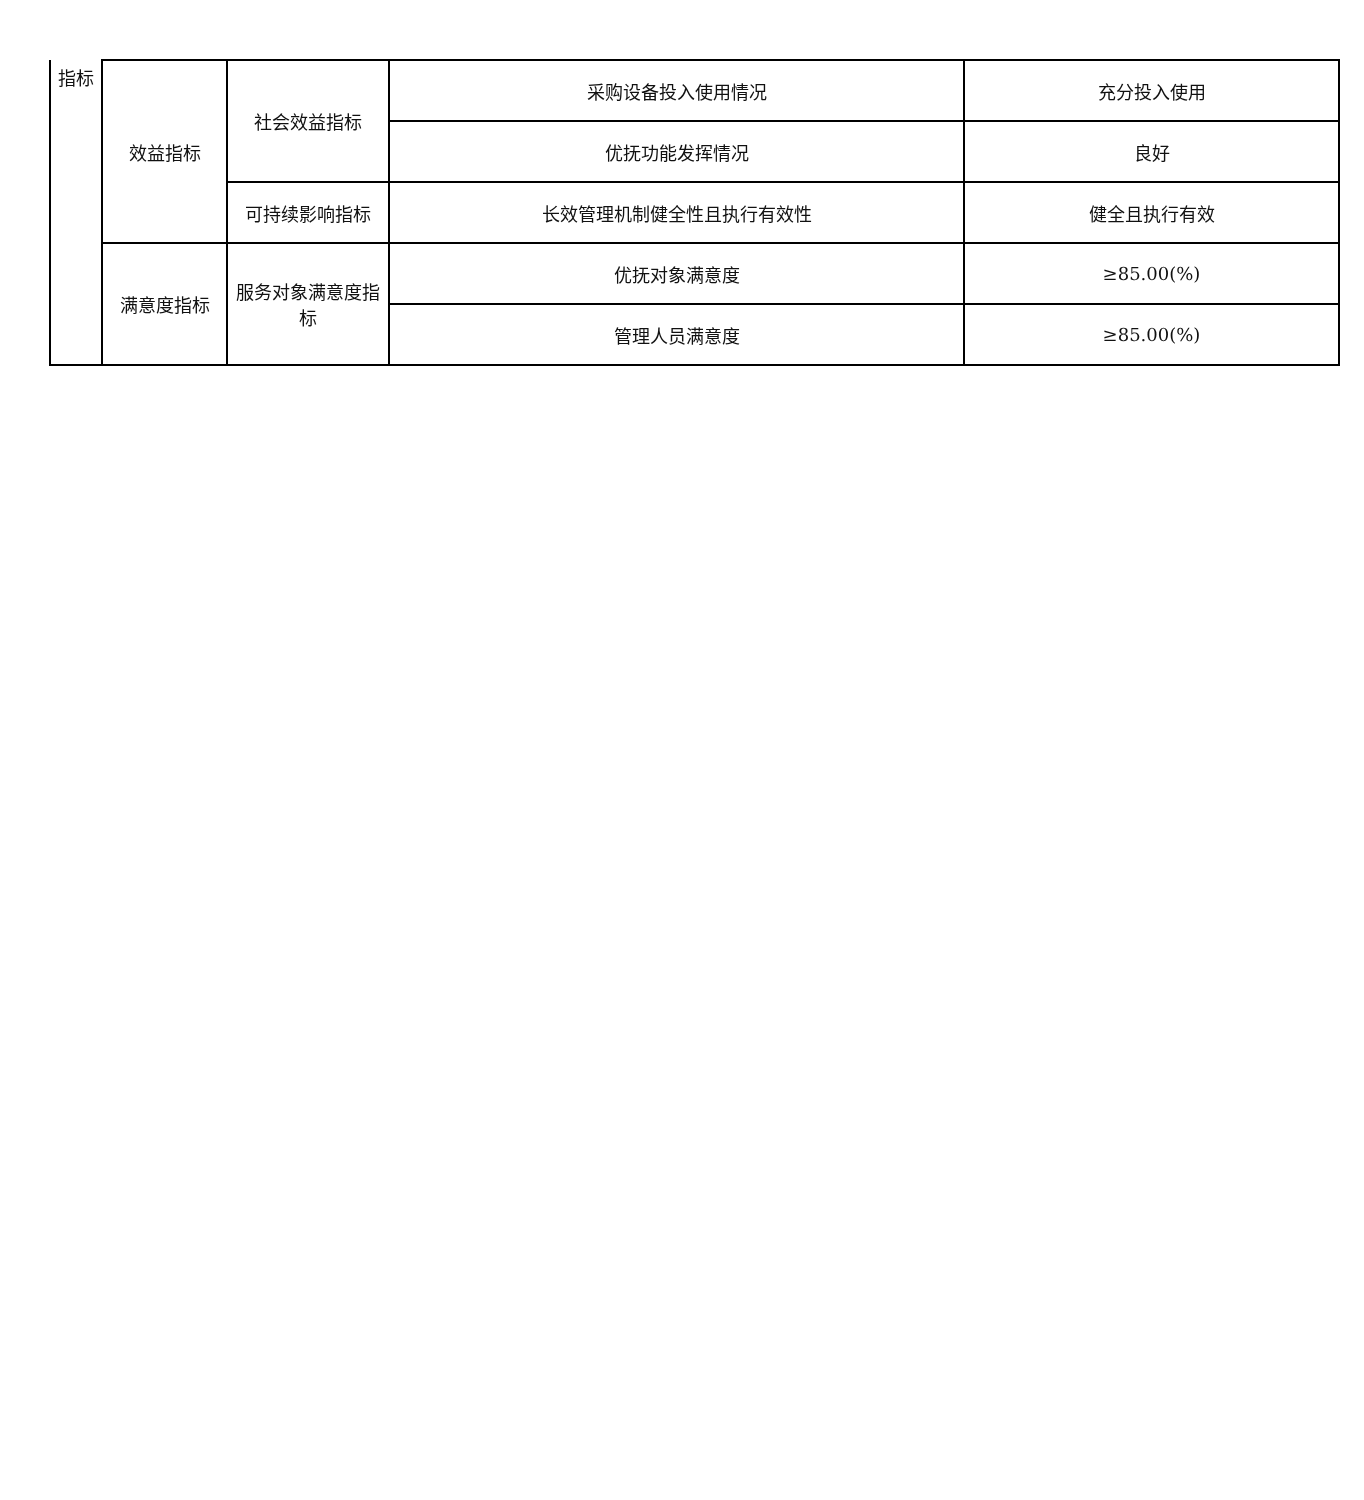| 指标 | 效益指标 | 社会效益指标 | 采购设备投入使用情况 | 充分投入使用 |
| | | | 优抚功能发挥情况 | 良好 |
| | | 可持续影响指标 | 长效管理机制健全性且执行有效性 | 健全且执行有效 |
| | 满意度指标 | 服务对象满意度指标 | 优抚对象满意度 | ≥85.00(%) |
| | | | 管理人员满意度 | ≥85.00(%) |